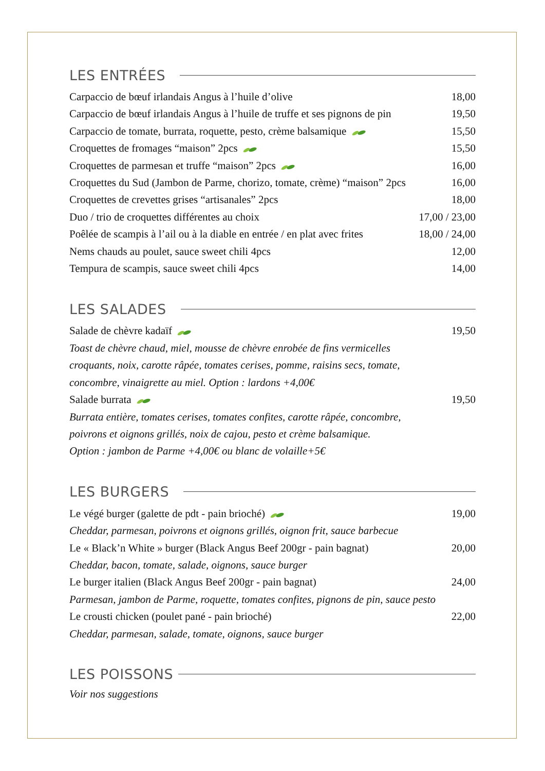LES ENTRÉES
| Carpaccio de bœuf irlandais Angus à l’huile d’olive | 18,00 |
| Carpaccio de bœuf irlandais Angus à l’huile de truffe et ses pignons de pin | 19,50 |
| Carpaccio de tomate, burrata, roquette, pesto, crème balsamique | 15,50 |
| Croquettes de fromages “maison” 2pcs | 15,50 |
| Croquettes de parmesan et truffe “maison” 2pcs | 16,00 |
| Croquettes du Sud (Jambon de Parme, chorizo, tomate, crème) “maison” 2pcs | 16,00 |
| Croquettes de crevettes grises “artisanales” 2pcs | 18,00 |
| Duo / trio de croquettes différentes au choix | 17,00 / 23,00 |
| Poêlée de scampis à l’ail ou à la diable en entrée / en plat avec frites | 18,00 / 24,00 |
| Nems chauds au poulet, sauce sweet chili 4pcs | 12,00 |
| Tempura de scampis, sauce sweet chili 4pcs | 14,00 |
LES SALADES
| Salade de chèvre kadaïf | 19,50 |
| Toast de chèvre chaud, miel, mousse de chèvre enrobée de fins vermicelles croquants, noix, carotte râpée, tomates cerises, pomme, raisins secs, tomate, concombre, vinaigrette au miel. Option : lardons +4,00€ | |
| Salade burrata | 19,50 |
| Burrata entière, tomates cerises, tomates confites, carotte râpée, concombre, poivrons et oignons grillés, noix de cajou, pesto et crème balsamique. Option : jambon de Parme +4,00€ ou blanc de volaille+5€ | |
LES BURGERS
| Le végé burger (galette de pdt - pain brioché) | 19,00 |
| Cheddar, parmesan, poivrons et oignons grillés, oignon frit, sauce barbecue | |
| Le « Black’n White » burger (Black Angus Beef 200gr - pain bagnat) | 20,00 |
| Cheddar, bacon, tomate, salade, oignons, sauce burger | |
| Le burger italien (Black Angus Beef 200gr - pain bagnat) | 24,00 |
| Parmesan, jambon de Parme, roquette, tomates confites, pignons de pin, sauce pesto | |
| Le crousti chicken (poulet pané - pain brioché) | 22,00 |
| Cheddar, parmesan, salade, tomate, oignons, sauce burger | |
LES POISSONS
Voir nos suggestions